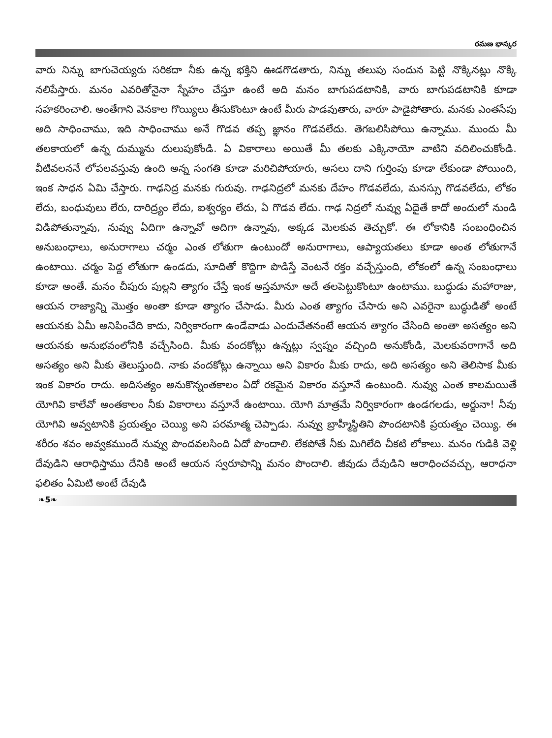రమణ భాస్కర
వారు నిన్ను బాగుచెయ్యరు సరికదా నీకు ఉన్న భక్తిని ఊడగొడతారు, నిన్ను తలుపు సందున పెట్టి నొక్కినట్లు నొక్కి నలిపేస్తారు. మనం ఎవరితోనైనా స్నేహం చేస్తూ ఉంటే అది మనం బాగుపడటానికి, వారు బాగుపడటానికి కూడా సహకరించాలి. అంతేగాని వెనకాల గొయ్యిలు తీసుకొంటూ ఉంటే మీరు పాడవుతారు, వారూ పాడైపోతారు. మనకు ఎంతసేపు అది సాధించాము, ఇది సాధించాము అనే గొడవ తప్ప జ్ఞానం గొడవలేదు. తెగబలిసిపోయి ఉన్నాము. ముందు మీ తలకాయలో ఉన్న దుమ్మును దులుపుకోండి. ఏ వికారాలు అయితే మీ తలకు ఎక్కినాయో వాటిని వదిలించుకోండి. వీటివలననే లోపలవస్తువు ఉంది అన్న సంగతి కూడా మరిచిపోయారు, అసలు దాని గుర్తింపు కూడా లేకుండా పోయింది, ఇంక సాధన ఏమి చేస్తారు. గాఢనిద్ర మనకు గురువు. గాఢనిద్రలో మనకు దేహం గొడవలేదు, మనస్సు గొడవలేదు, లోకం లేదు, బంధువులు లేరు, దారిద్ర్యం లేదు, ఐశ్వర్యం లేదు, ఏ గొడవ లేదు. గాఢ నిద్రలో నువ్వు ఏదైతే కాదో అందులో నుండి విడిపోతున్నావు, నువ్వు ఏదిగా ఉన్నావో అదిగా ఉన్నావు, అక్కడ మెలకువ తెచ్చుకో. ఈ లోకానికి సంబంధించిన అనుబంధాలు, అనురాగాలు చర్మం ఎంత లోతుగా ఉంటుందో అనురాగాలు, ఆప్యాయతలు కూడా అంత లోతుగానే ఉంటాయి. చర్మం పెద్ద లోతుగా ఉండదు, సూదితో కొద్దిగా పొడిస్తే వెంటనే రక్తం వచ్చేస్తుంది, లోకంలో ఉన్న సంబంధాలు కూడా అంతే. మనం చీపురు పుల్లని త్యాగం చేస్తే ఇంక అస్తమానూ అదే తలపెట్టుకొంటూ ఉంటాము. బుద్ధుడు మహారాజు, ఆయన రాజ్యాన్ని మొత్తం అంతా కూడా త్యాగం చేసాడు. మీరు ఎంత త్యాగం చేసారు అని ఎవరైనా బుద్ధుడితో అంటే ఆయనకు ఏమీ అనిపించేది కాదు, నిర్వికారంగా ఉండేవాడు ఎందుచేతనంటే ఆయన త్యాగం చేసింది అంతా అసత్యం అని ఆయనకు అనుభవంలోనికి వచ్చేసింది. మీకు వందకోట్లు ఉన్నట్లు స్వప్నం వచ్చింది అనుకోండి, మెలకువరాగానే అది అసత్యం అని మీకు తెలుస్తుంది. నాకు వందకోట్లు ఉన్నాయి అని వికారం మీకు రాదు, అది అసత్యం అని తెలిసాక మీకు ఇంక వికారం రాదు. అదిసత్యం అనుకొన్నంతకాలం ఏదో రకమైన వికారం వస్తూనే ఉంటుంది. నువ్వు ఎంత కాలమయితే యోగివి కాలేవో అంతకాలం నీకు వికారాలు వస్తూనే ఉంటాయి. యోగి మాత్రమే నిర్వికారంగా ఉండగలడు, అర్జునా! నీవు యోగివి అవ్వటానికి ప్రయత్నం చెయ్యి అని పరమాత్మ చెప్పాడు. నువ్వు బ్రాహ్మీస్థితిని పొందటానికి ప్రయత్నం చెయ్యి. ఈ శరీరం శవం అవ్వకముందే నువ్వు పొందవలసింది ఏదో పొందాలి. లేకపోతే నీకు మిగిలేది చీకటి లోకాలు. మనం గుడికి వెళ్లి దేవుడిని ఆరాధిస్తాము దేనికి అంటే ఆయన స్వరూపాన్ని మనం పొందాలి. జీవుడు దేవుడిని ఆరాధించవచ్చు, ఆరాధనా ఫలితం ఏమిటి అంటే దేవుడి
❧5❧